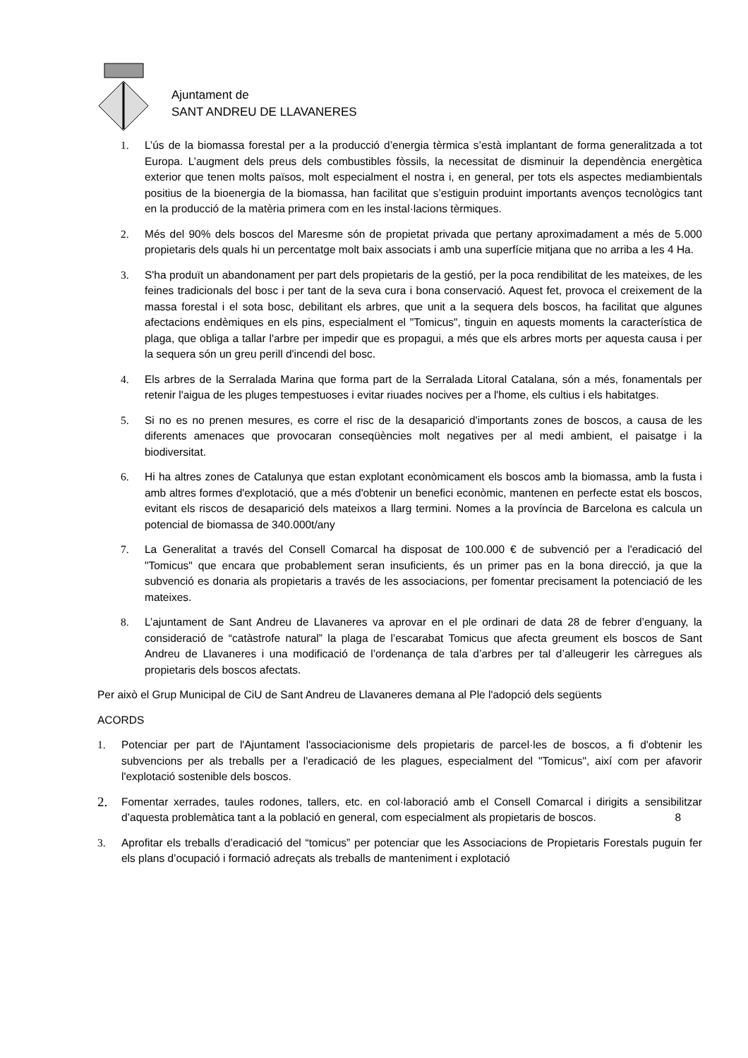Ajuntament de
SANT ANDREU DE LLAVANERES
1. L’ús de la biomassa forestal per a la producció d’energia tèrmica s’està implantant de forma generalitzada a tot Europa. L’augment dels preus dels combustibles fòssils, la necessitat de disminuir la dependència energètica exterior que tenen molts països, molt especialment el nostra i, en general, per tots els aspectes mediambientals positius de la bioenergia de la biomassa, han facilitat que s’estiguin produint importants avenços tecnològics tant en la producció de la matèria primera com en les instal·lacions tèrmiques.
2. Més del 90% dels boscos del Maresme són de propietat privada que pertany aproximadament a més de 5.000 propietaris dels quals hi un percentatge molt baix associats i amb una superfície mitjana que no arriba a les 4 Ha.
3. S'ha produït un abandonament per part dels propietaris de la gestió, per la poca rendibilitat de les mateixes, de les feines tradicionals del bosc i per tant de la seva cura i bona conservació. Aquest fet, provoca el creixement de la massa forestal i el sota bosc, debilitant els arbres, que unit a la sequera dels boscos, ha facilitat que algunes afectacions endèmiques en els pins, especialment el "Tomicus", tinguin en aquests moments la característica de plaga, que obliga a tallar l'arbre per impedir que es propagui, a més que els arbres morts per aquesta causa i per la sequera són un greu perill d'incendi del bosc.
4. Els arbres de la Serralada Marina que forma part de la Serralada Litoral Catalana, són a més, fonamentals per retenir l'aigua de les pluges tempestuoses i evitar riuades nocives per a l'home, els cultius i els habitatges.
5. Si no es no prenen mesures, es corre el risc de la desaparició d'importants zones de boscos, a causa de les diferents amenaces que provocaran conseqüències molt negatives per al medi ambient, el paisatge i la biodiversitat.
6. Hi ha altres zones de Catalunya que estan explotant econòmicament els boscos amb la biomassa, amb la fusta i amb altres formes d'explotació, que a més d'obtenir un benefici econòmic, mantenen en perfecte estat els boscos, evitant els riscos de desaparició dels mateixos a llarg termini. Nomes a la província de Barcelona es calcula un potencial de biomassa de 340.000t/any
7. La Generalitat a través del Consell Comarcal ha disposat de 100.000 € de subvenció per a l'eradicació del "Tomicus" que encara que probablement seran insuficients, és un primer pas en la bona direcció, ja que la subvenció es donaria als propietaris a través de les associacions, per fomentar precisament la potenciació de les mateixes.
8. L’ajuntament de Sant Andreu de Llavaneres va aprovar en el ple ordinari de data 28 de febrer d’enguany, la consideració de “catàstrofe natural” la plaga de l’escarabat Tomicus que afecta greument els boscos de Sant Andreu de Llavaneres i una modificació de l’ordenança de tala d’arbres per tal d’alleugerir les càrregues als propietaris dels boscos afectats.
Per això el Grup Municipal de CiU de Sant Andreu de Llavaneres demana al Ple l'adopció dels següents
ACORDS
1. Potenciar per part de l'Ajuntament l'associacionisme dels propietaris de parcel·les de boscos, a fi d'obtenir les subvencions per als treballs per a l'eradicació de les plagues, especialment del "Tomicus", així com per afavorir l'explotació sostenible dels boscos.
2. Fomentar xerrades, taules rodones, tallers, etc. en col·laboració amb el Consell Comarcal i dirigits a sensibilitzar d’aquesta problemàtica tant a la població en general, com especialment als propietaris de boscos. 8
3. Aprofitar els treballs d’eradicació del “tomicus” per potenciar que les Associacions de Propietaris Forestals puguin fer els plans d’ocupació i formació adreçats als treballs de manteniment i explotació